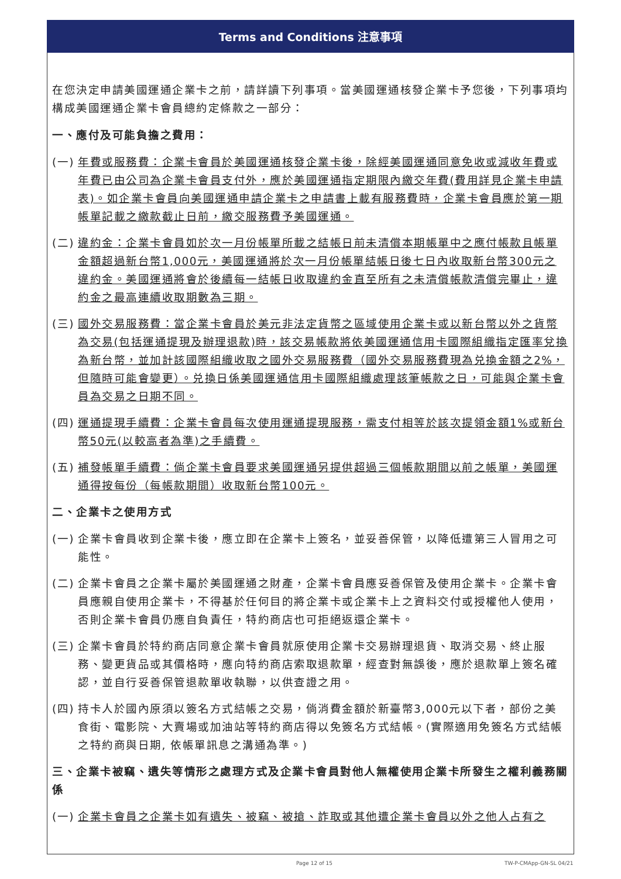Terms and Conditions 注意事項
在您決定申請美國運通企業卡之前，請詳讀下列事項。當美國運通核發企業卡予您後，下列事項均構成美國運通企業卡會員總約定條款之一部分：
一、應付及可能負擔之費用：
(一) 年費或服務費：企業卡會員於美國運通核發企業卡後，除經美國運通同意免收或減收年費或年費已由公司為企業卡會員支付外，應於美國運通指定期限內繳交年費(費用詳見企業卡申請表)。如企業卡會員向美國運通申請企業卡之申請書上載有服務費時，企業卡會員應於第一期帳單記載之繳款截止日前，繳交服務費予美國運通。
(二) 違約金：企業卡會員如於次一月份帳單所載之結帳日前未清償本期帳單中之應付帳款且帳單金額超過新台幣1,000元，美國運通將於次一月份帳單結帳日後七日內收取新台幣300元之違約金。美國運通將會於後續每一結帳日收取違約金直至所有之未清償帳款清償完畢止，違約金之最高連續收取期數為三期。
(三) 國外交易服務費：當企業卡會員於美元非法定貨幣之區域使用企業卡或以新台幣以外之貨幣為交易(包括運通提現及辦理退款)時，該交易帳款將依美國運通信用卡國際組織指定匯率兌換為新台幣，並加計該國際組織收取之國外交易服務費（國外交易服務費現為兑換金額之2%，但隨時可能會變更）。兑換日係美國運通信用卡國際組織處理該筆帳款之日，可能與企業卡會員為交易之日期不同。
(四) 運通提現手續費：企業卡會員每次使用運通提現服務，需支付相等於該次提領金額1%或新台幣50元(以較高者為準)之手續費。
(五) 補發帳單手續費：倘企業卡會員要求美國運通另提供超過三個帳款期間以前之帳單，美國運通得按每份（每帳款期間）收取新台幣100元。
二、企業卡之使用方式
(一) 企業卡會員收到企業卡後，應立即在企業卡上簽名，並妥善保管，以降低遭第三人冒用之可能性。
(二) 企業卡會員之企業卡屬於美國運通之財產，企業卡會員應妥善保管及使用企業卡。企業卡會員應親自使用企業卡，不得基於任何目的將企業卡或企業卡上之資料交付或授權他人使用，否則企業卡會員仍應自負責任，特約商店也可拒絕返還企業卡。
(三) 企業卡會員於特約商店同意企業卡會員就原使用企業卡交易辦理退貨、取消交易、終止服務、變更貨品或其價格時，應向特約商店索取退款單，經查對無誤後，應於退款單上簽名確認，並自行妥善保管退款單收執聯，以供查證之用。
(四) 持卡人於國內原須以簽名方式結帳之交易，倘消費金額於新臺幣3,000元以下者，部份之美食街、電影院、大賣場或加油站等特約商店得以免簽名方式結帳。(實際適用免簽名方式結帳之特約商與日期, 依帳單訊息之溝通為準。)
三、企業卡被竊、遺失等情形之處理方式及企業卡會員對他人無權使用企業卡所發生之權利義務關係
(一) 企業卡會員之企業卡如有遺失、被竊、被搶、詐取或其他遭企業卡會員以外之他人占有之
Page 12 of 15 TW-P-CMApp-GN-SL 04/21